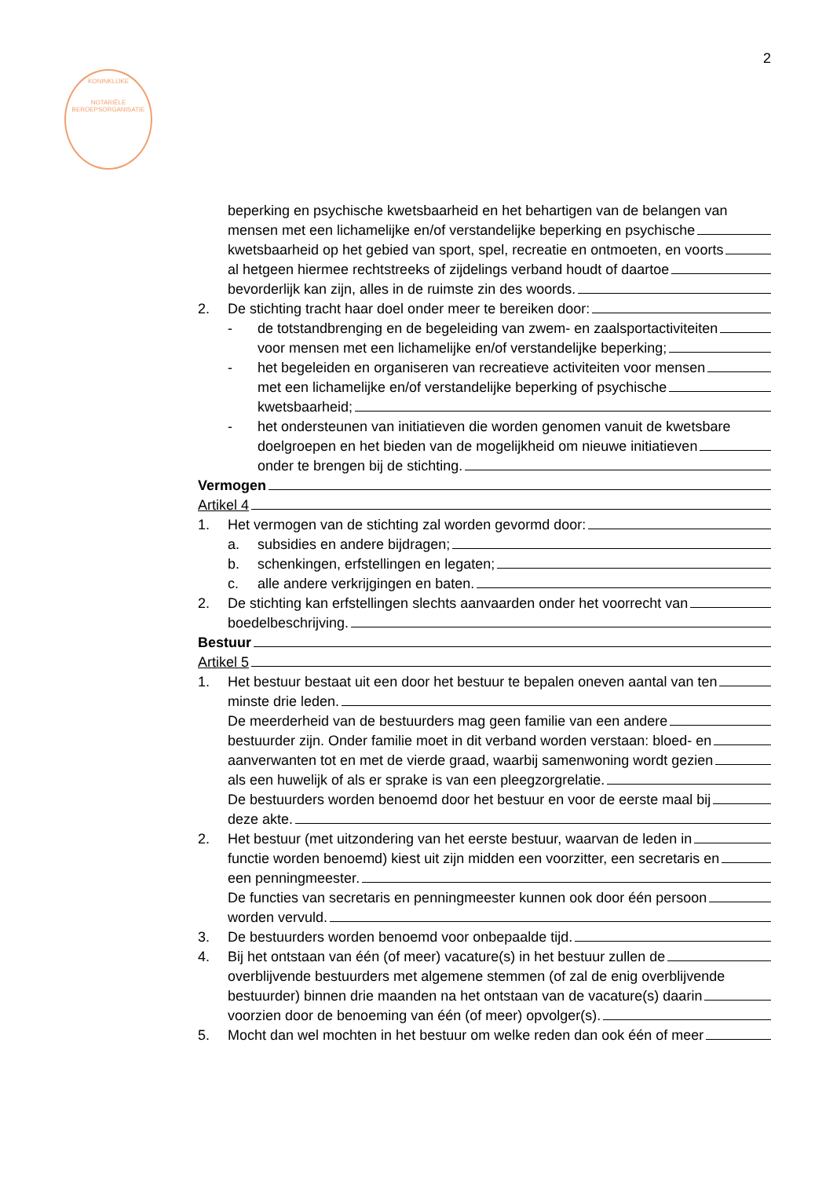2
KONINKLIJKE
NOTARIËLE
BEROEPSORGANISATIE
beperking en psychische kwetsbaarheid en het behartigen van de belangen van
mensen met een lichamelijke en/of verstandelijke beperking en psychische
kwetsbaarheid op het gebied van sport, spel, recreatie en ontmoeten, en voorts
al hetgeen hiermee rechtstreeks of zijdelings verband houdt of daartoe
bevorderlijk kan zijn, alles in de ruimste zin des woords.
2. De stichting tracht haar doel onder meer te bereiken door:
- de totstandbrenging en de begeleiding van zwem- en zaalsportactiviteiten
voor mensen met een lichamelijke en/of verstandelijke beperking;
- het begeleiden en organiseren van recreatieve activiteiten voor mensen
met een lichamelijke en/of verstandelijke beperking of psychische
kwetsbaarheid;
- het ondersteunen van initiatieven die worden genomen vanuit de kwetsbare
doelgroepen en het bieden van de mogelijkheid om nieuwe initiatieven
onder te brengen bij de stichting.
Vermogen
Artikel 4
1. Het vermogen van de stichting zal worden gevormd door:
a. subsidies en andere bijdragen;
b. schenkingen, erfstellingen en legaten;
c. alle andere verkrijgingen en baten.
2. De stichting kan erfstellingen slechts aanvaarden onder het voorrecht van
boedelbeschrijving.
Bestuur
Artikel 5
1. Het bestuur bestaat uit een door het bestuur te bepalen oneven aantal van ten
minste drie leden.
De meerderheid van de bestuurders mag geen familie van een andere
bestuurder zijn. Onder familie moet in dit verband worden verstaan: bloed- en
aanverwanten tot en met de vierde graad, waarbij samenwoning wordt gezien
als een huwelijk of als er sprake is van een pleegzorgrelatie.
De bestuurders worden benoemd door het bestuur en voor de eerste maal bij
deze akte.
2. Het bestuur (met uitzondering van het eerste bestuur, waarvan de leden in
functie worden benoemd) kiest uit zijn midden een voorzitter, een secretaris en
een penningmeester.
De functies van secretaris en penningmeester kunnen ook door één persoon
worden vervuld.
3. De bestuurders worden benoemd voor onbepaalde tijd.
4. Bij het ontstaan van één (of meer) vacature(s) in het bestuur zullen de
overblijvende bestuurders met algemene stemmen (of zal de enig overblijvende
bestuurder) binnen drie maanden na het ontstaan van de vacature(s) daarin
voorzien door de benoeming van één (of meer) opvolger(s).
5. Mocht dan wel mochten in het bestuur om welke reden dan ook één of meer